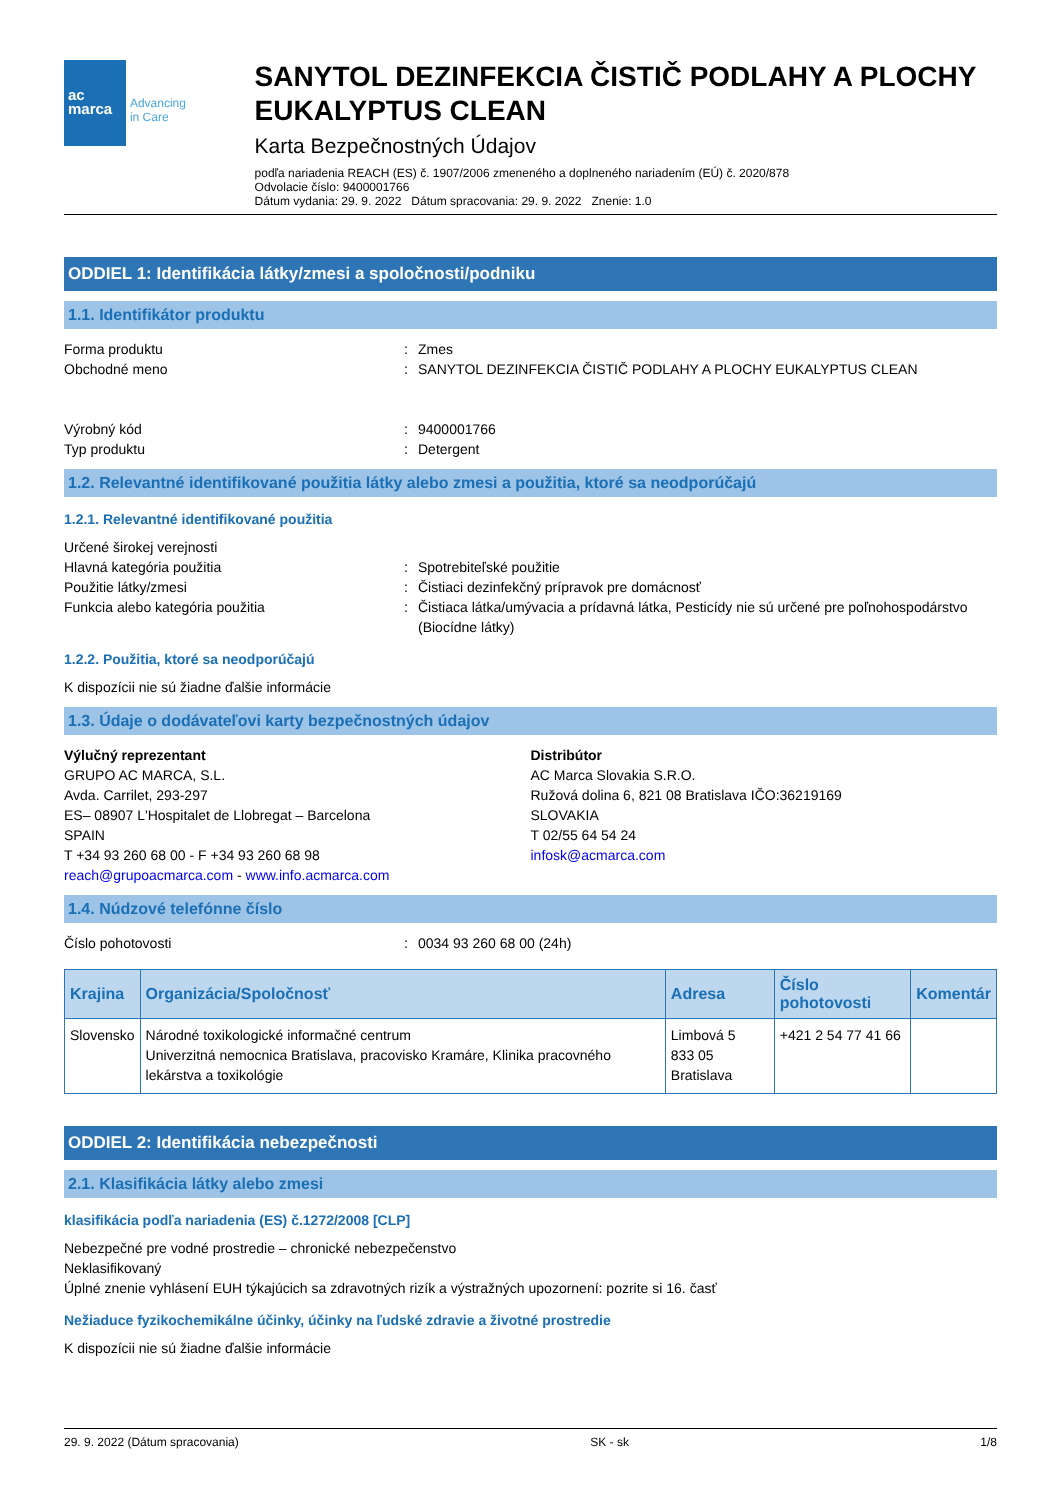ac
marca Advancing
in Care
SANYTOL DEZINFEKCIA ČISTIČ PODLAHY A PLOCHY EUKALYPTUS CLEAN
Karta Bezpečnostných Údajov
podľa nariadenia REACH (ES) č. 1907/2006 zmeneného a doplneného nariadením (EÚ) č. 2020/878
Odvolacie číslo: 9400001766
Dátum vydania: 29. 9. 2022 Dátum spracovania: 29. 9. 2022 Znenie: 1.0
ODDIEL 1: Identifikácia látky/zmesi a spoločnosti/podniku
1.1. Identifikátor produktu
Forma produktu : Zmes
Obchodné meno : SANYTOL DEZINFEKCIA ČISTIČ PODLAHY A PLOCHY EUKALYPTUS CLEAN
Výrobný kód : 9400001766
Typ produktu : Detergent
1.2. Relevantné identifikované použitia látky alebo zmesi a použitia, ktoré sa neodporúčajú
1.2.1. Relevantné identifikované použitia
Určené širokej verejnosti
Hlavná kategória použitia : Spotrebiteľské použitie
Použitie látky/zmesi : Čistiaci dezinfekčný prípravok pre domácnosť
Funkcia alebo kategória použitia : Čistiaca látka/umývacia a prídavná látka, Pesticídy nie sú určené pre poľnohospodárstvo (Biocídne látky)
1.2.2. Použitia, ktoré sa neodporúčajú
K dispozícii nie sú žiadne ďalšie informácie
1.3. Údaje o dodávateľovi karty bezpečnostných údajov
Výlučný reprezentant
GRUPO AC MARCA, S.L.
Avda. Carrilet, 293-297
ES– 08907 L'Hospitalet de Llobregat – Barcelona
SPAIN
T +34 93 260 68 00 - F +34 93 260 68 98
reach@grupoacmarca.com - www.info.acmarca.com
Distribútor
AC Marca Slovakia S.R.O.
Ružová dolina 6, 821 08 Bratislava IČO:36219169
SLOVAKIA
T 02/55 64 54 24
infosk@acmarca.com
1.4. Núdzové telefónne číslo
Číslo pohotovosti : 0034 93 260 68 00 (24h)
| Krajina | Organizácia/Spoločnosť | Adresa | Číslo pohotovosti | Komentár |
| --- | --- | --- | --- | --- |
| Slovensko | Národné toxikologické informačné centrum Univerzitná nemocnica Bratislava, pracovisko Kramáre, Klinika pracovného lekárstva a toxikológie | Limbová 5 833 05 Bratislava | +421 2 54 77 41 66 | |
ODDIEL 2: Identifikácia nebezpečnosti
2.1. Klasifikácia látky alebo zmesi
klasifikácia podľa nariadenia (ES) č.1272/2008 [CLP]
Nebezpečné pre vodné prostredie – chronické nebezpečenstvo
Neklasifikovaný
Úplné znenie vyhlásení EUH týkajúcich sa zdravotných rizík a výstražných upozornení: pozrite si 16. časť
Nežiaduce fyzikochemikálne účinky, účinky na ľudské zdravie a životné prostredie
K dispozícii nie sú žiadne ďalšie informácie
29. 9. 2022 (Dátum spracovania) SK - sk 1/8